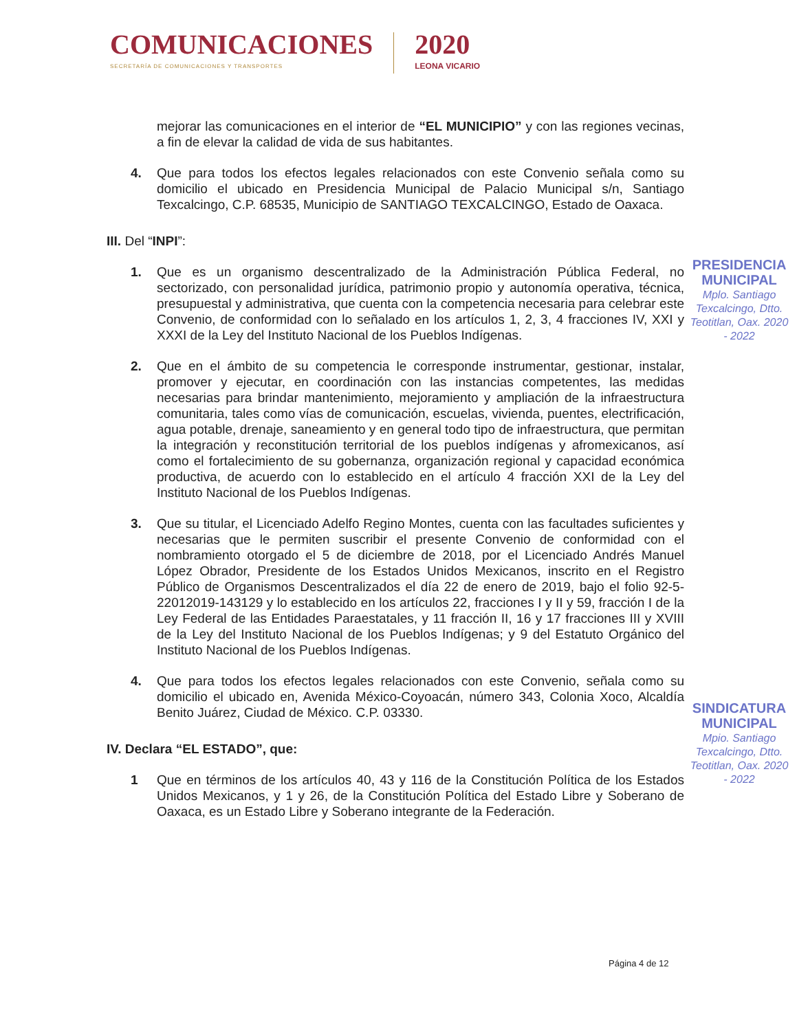COMUNICACIONES
SECRETARÍA DE COMUNICACIONES Y TRANSPORTES
2020
LEONA VICARIO
mejorar las comunicaciones en el interior de “EL MUNICIPIO” y con las regiones vecinas, a fin de elevar la calidad de vida de sus habitantes.
4. Que para todos los efectos legales relacionados con este Convenio señala como su domicilio el ubicado en Presidencia Municipal de Palacio Municipal s/n, Santiago Texcalcingo, C.P. 68535, Municipio de SANTIAGO TEXCALCINGO, Estado de Oaxaca.
III. Del “INPI”:
1. Que es un organismo descentralizado de la Administración Pública Federal, no sectorizado, con personalidad jurídica, patrimonio propio y autonomía operativa, técnica, presupuestal y administrativa, que cuenta con la competencia necesaria para celebrar este Convenio, de conformidad con lo señalado en los artículos 1, 2, 3, 4 fracciones IV, XXI y XXXI de la Ley del Instituto Nacional de los Pueblos Indígenas.
2. Que en el ámbito de su competencia le corresponde instrumentar, gestionar, instalar, promover y ejecutar, en coordinación con las instancias competentes, las medidas necesarias para brindar mantenimiento, mejoramiento y ampliación de la infraestructura comunitaria, tales como vías de comunicación, escuelas, vivienda, puentes, electrificación, agua potable, drenaje, saneamiento y en general todo tipo de infraestructura, que permitan la integración y reconstitución territorial de los pueblos indígenas y afromexicanos, así como el fortalecimiento de su gobernanza, organización regional y capacidad económica productiva, de acuerdo con lo establecido en el artículo 4 fracción XXI de la Ley del Instituto Nacional de los Pueblos Indígenas.
3. Que su titular, el Licenciado Adelfo Regino Montes, cuenta con las facultades suficientes y necesarias que le permiten suscribir el presente Convenio de conformidad con el nombramiento otorgado el 5 de diciembre de 2018, por el Licenciado Andrés Manuel López Obrador, Presidente de los Estados Unidos Mexicanos, inscrito en el Registro Público de Organismos Descentralizados el día 22 de enero de 2019, bajo el folio 92-5-22012019-143129 y lo establecido en los artículos 22, fracciones I y II y 59, fracción I de la Ley Federal de las Entidades Paraestatales, y 11 fracción II, 16 y 17 fracciones III y XVIII de la Ley del Instituto Nacional de los Pueblos Indígenas; y 9 del Estatuto Orgánico del Instituto Nacional de los Pueblos Indígenas.
4. Que para todos los efectos legales relacionados con este Convenio, señala como su domicilio el ubicado en, Avenida México-Coyoacán, número 343, Colonia Xoco, Alcaldía Benito Juárez, Ciudad de México. C.P. 03330.
IV. Declara “EL ESTADO”, que:
1 Que en términos de los artículos 40, 43 y 116 de la Constitución Política de los Estados Unidos Mexicanos, y 1 y 26, de la Constitución Política del Estado Libre y Soberano de Oaxaca, es un Estado Libre y Soberano integrante de la Federación.
PRESIDENCIA MUNICIPAL
Mplo. Santiago Texcalcingo, Dtto. Teotitlan, Oax. 2020 - 2022
SINDICATURA MUNICIPAL
Mpio. Santiago Texcalcingo, Dtto. Teotitlan, Oax. 2020 - 2022
Página 4 de 12